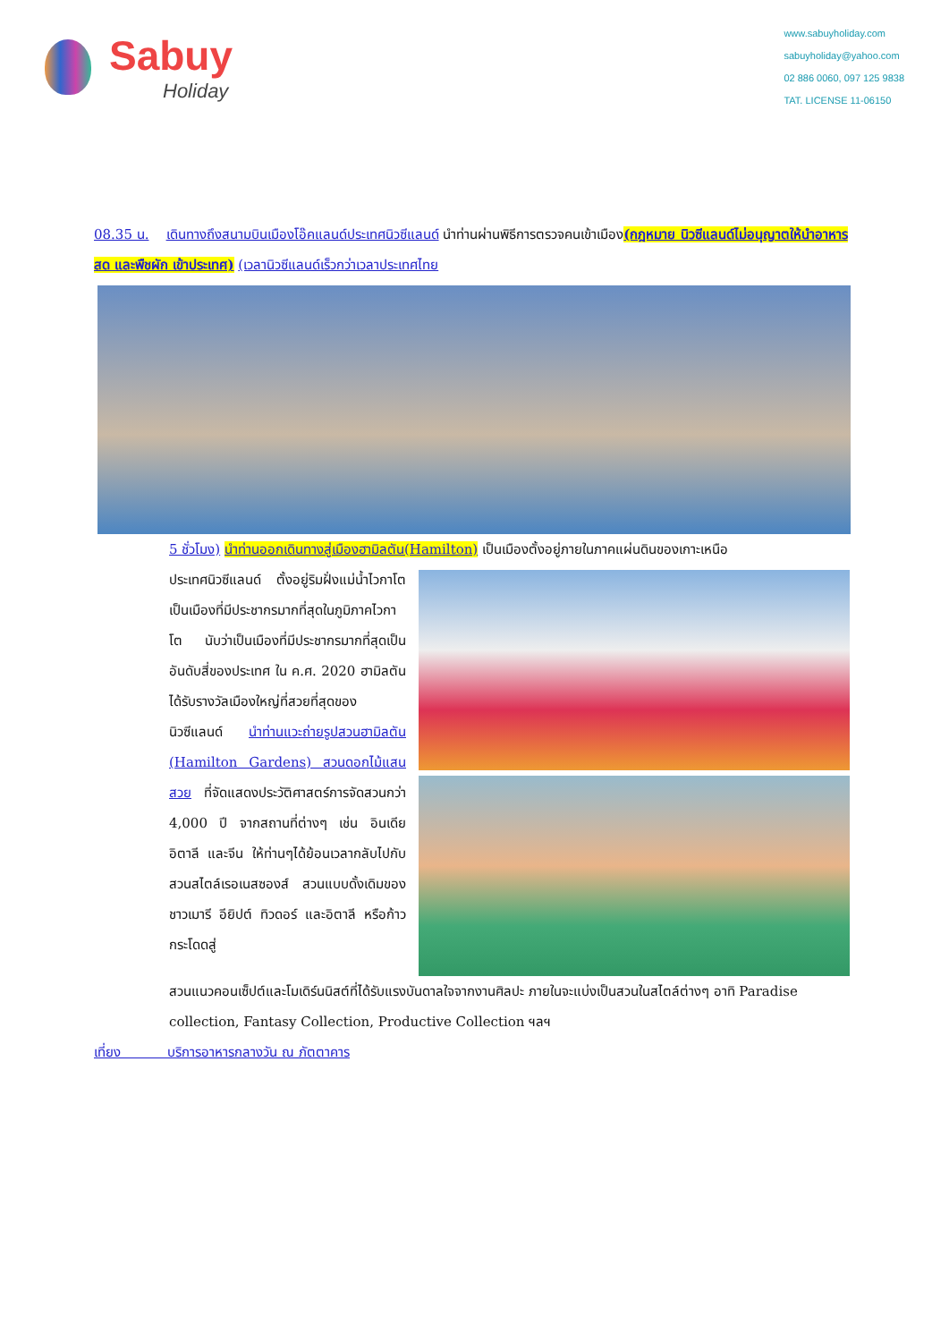Sabuy
Holiday
www.sabuyholiday.com
sabuyholiday@yahoo.com
02 886 0060, 097 125 9838
TAT. LICENSE 11-06150
08.35 น. เดินทางถึงสนามบินเมืองโอ๊คแลนด์ประเทศนิวซีแลนด์ นำท่านผ่านพิธีการตรวจคนเข้าเมือง(กฎหมาย นิวซีแลนด์ไม่อนุญาตให้นำอาหารสด และพืชผัก เข้าประเทศ) (เวลานิวซีแลนด์เร็วกว่าเวลาประเทศไทย
5 ชั่วโมง) นำท่านออกเดินทางสู่เมืองฮามิลตัน(Hamilton) เป็นเมืองตั้งอยู่ภายในภาคแผ่นดินของเกาะเหนือ
ประเทศนิวซีแลนด์ ตั้งอยู่ริมฝั่งแม่น้ำไวกาโต เป็นเมืองที่มีประชากรมากที่สุดในภูมิภาคไวกาโต นับว่าเป็นเมืองที่มีประชากรมากที่สุดเป็นอันดับสี่ของประเทศ ใน ค.ศ. 2020 ฮามิลตันได้รับรางวัลเมืองใหญ่ที่สวยที่สุดของนิวซีแลนด์ นำท่านแวะถ่ายรูปสวนฮามิลตัน (Hamilton Gardens) สวนดอกไม้แสนสวย ที่จัดแสดงประวัติศาสตร์การจัดสวนกว่า 4,000 ปี จากสถานที่ต่างๆ เช่น อินเดีย อิตาลี และจีน ให้ท่านๆได้ย้อนเวลากลับไปกับสวนสไตล์เรอเนสซองส์ สวนแบบดั้งเดิมของชาวเมารี อียิปต์ ทิวดอร์ และอิตาลี หรือก้าวกระโดดสู่
สวนแนวคอนเซ็ปต์และโมเดิร์นนิสต์ที่ได้รับแรงบันดาลใจจากงานศิลปะ ภายในจะแบ่งเป็นสวนในสไตล์ต่างๆ อาทิ Paradise collection, Fantasy Collection, Productive Collection ฯลฯ
เที่ยง บริการอาหารกลางวัน ณ ภัตตาคาร